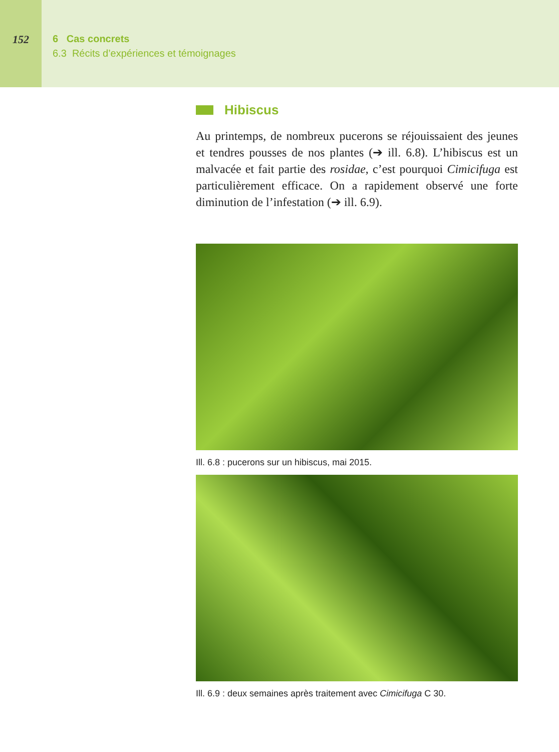152 6 Cas concrets
6.3 Récits d’expériences et témoignages
Hibiscus
Au printemps, de nombreux pucerons se réjouissaient des jeunes et tendres pousses de nos plantes (➔ ill. 6.8). L’hibiscus est un malvacée et fait partie des rosidae, c’est pourquoi Cimicifuga est particulièrement efficace. On a rapidement observé une forte diminution de l’infestation (➔ ill. 6.9).
Ill. 6.8 : pucerons sur un hibiscus, mai 2015.
Ill. 6.9 : deux semaines après traitement avec Cimicifuga C 30.